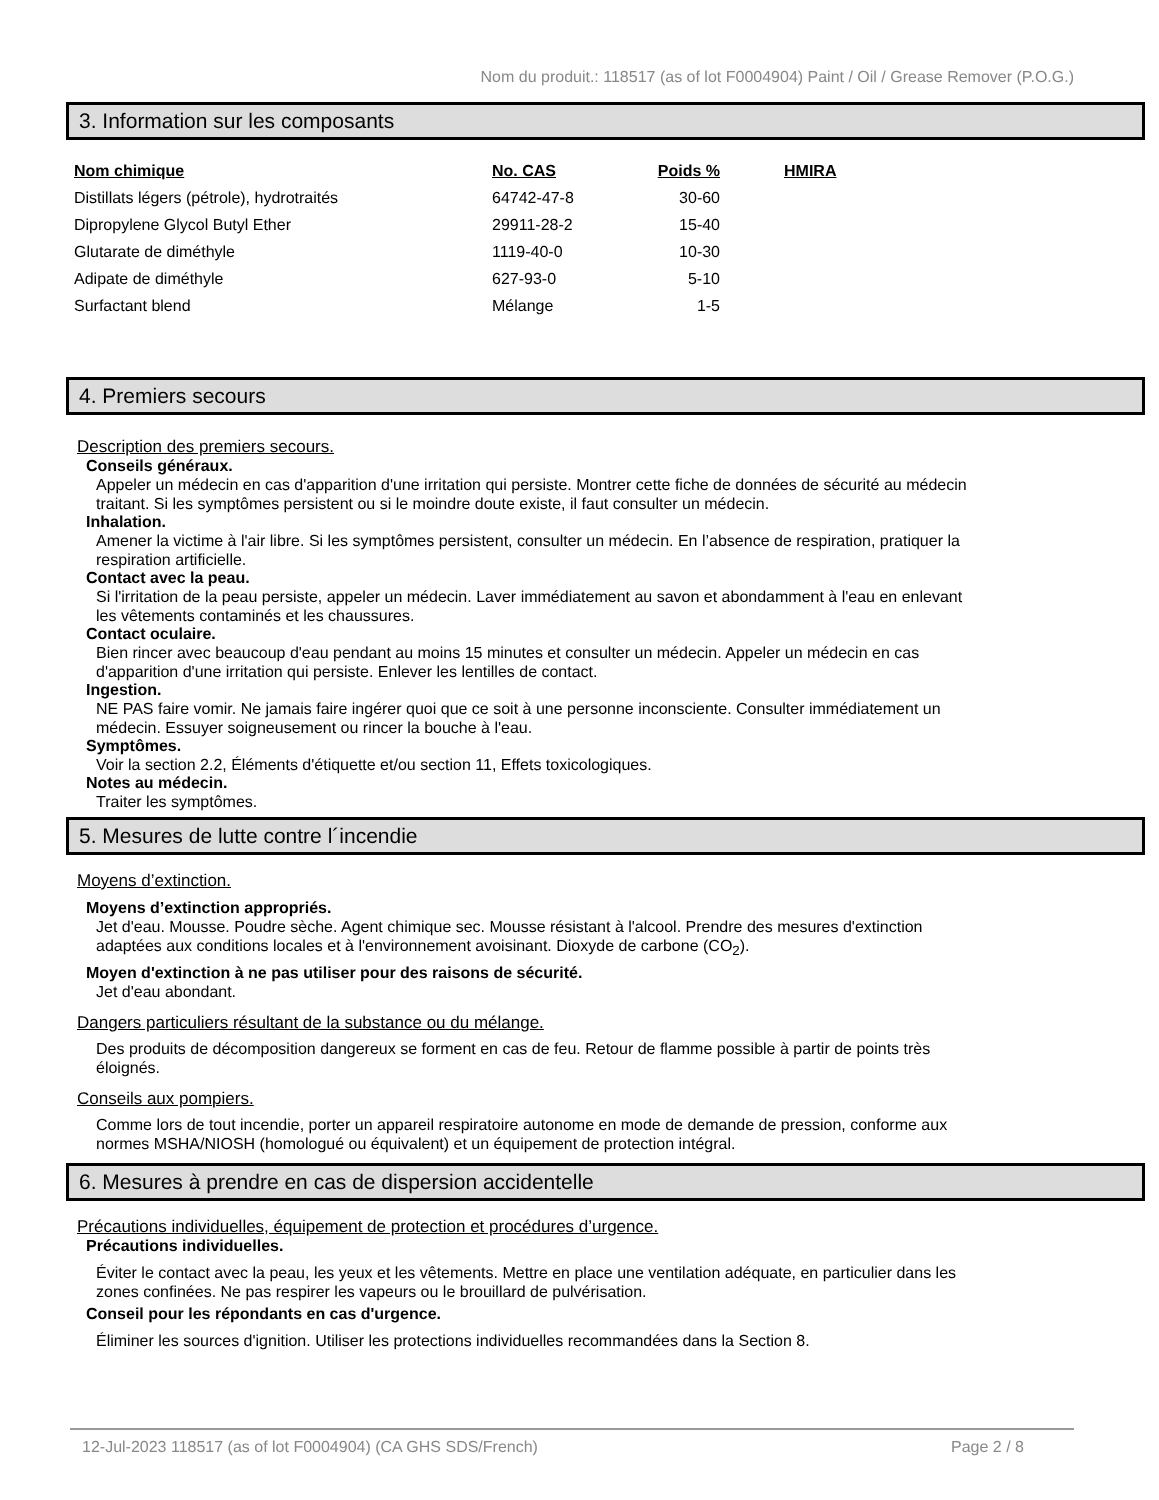Nom du produit.: 118517 (as of lot F0004904) Paint / Oil / Grease Remover (P.O.G.)
3. Information sur les composants
| Nom chimique | No. CAS | Poids % | HMIRA |
| --- | --- | --- | --- |
| Distillats légers (pétrole), hydrotraités | 64742-47-8 | 30-60 | |
| Dipropylene Glycol Butyl Ether | 29911-28-2 | 15-40 | |
| Glutarate de diméthyle | 1119-40-0 | 10-30 | |
| Adipate de diméthyle | 627-93-0 | 5-10 | |
| Surfactant blend | Mélange | 1-5 | |
4. Premiers secours
Description des premiers secours.
Conseils généraux.
Appeler un médecin en cas d'apparition d'une irritation qui persiste. Montrer cette fiche de données de sécurité au médecin traitant. Si les symptômes persistent ou si le moindre doute existe, il faut consulter un médecin.
Inhalation.
Amener la victime à l'air libre. Si les symptômes persistent, consulter un médecin. En l’absence de respiration, pratiquer la respiration artificielle.
Contact avec la peau.
Si l'irritation de la peau persiste, appeler un médecin. Laver immédiatement au savon et abondamment à l'eau en enlevant les vêtements contaminés et les chaussures.
Contact oculaire.
Bien rincer avec beaucoup d'eau pendant au moins 15 minutes et consulter un médecin. Appeler un médecin en cas d'apparition d'une irritation qui persiste. Enlever les lentilles de contact.
Ingestion.
NE PAS faire vomir. Ne jamais faire ingérer quoi que ce soit à une personne inconsciente. Consulter immédiatement un médecin. Essuyer soigneusement ou rincer la bouche à l'eau.
Symptômes.
Voir la section 2.2, Éléments d'étiquette et/ou section 11, Effets toxicologiques.
Notes au médecin.
Traiter les symptômes.
5. Mesures de lutte contre l´incendie
Moyens d’extinction.
Moyens d’extinction appropriés.
Jet d'eau. Mousse. Poudre sèche. Agent chimique sec. Mousse résistant à l'alcool. Prendre des mesures d'extinction adaptées aux conditions locales et à l'environnement avoisinant. Dioxyde de carbone (CO<sub>2</sub>).
Moyen d'extinction à ne pas utiliser pour des raisons de sécurité.
Jet d'eau abondant.
Dangers particuliers résultant de la substance ou du mélange.
Des produits de décomposition dangereux se forment en cas de feu. Retour de flamme possible à partir de points très éloignés.
Conseils aux pompiers.
Comme lors de tout incendie, porter un appareil respiratoire autonome en mode de demande de pression, conforme aux normes MSHA/NIOSH (homologué ou équivalent) et un équipement de protection intégral.
6. Mesures à prendre en cas de dispersion accidentelle
Précautions individuelles, équipement de protection et procédures d’urgence.
Précautions individuelles.
Éviter le contact avec la peau, les yeux et les vêtements. Mettre en place une ventilation adéquate, en particulier dans les zones confinées. Ne pas respirer les vapeurs ou le brouillard de pulvérisation.
Conseil pour les répondants en cas d'urgence.
Éliminer les sources d'ignition. Utiliser les protections individuelles recommandées dans la Section 8.
12-Jul-2023 118517 (as of lot F0004904) (CA GHS SDS/French) Page 2 / 8